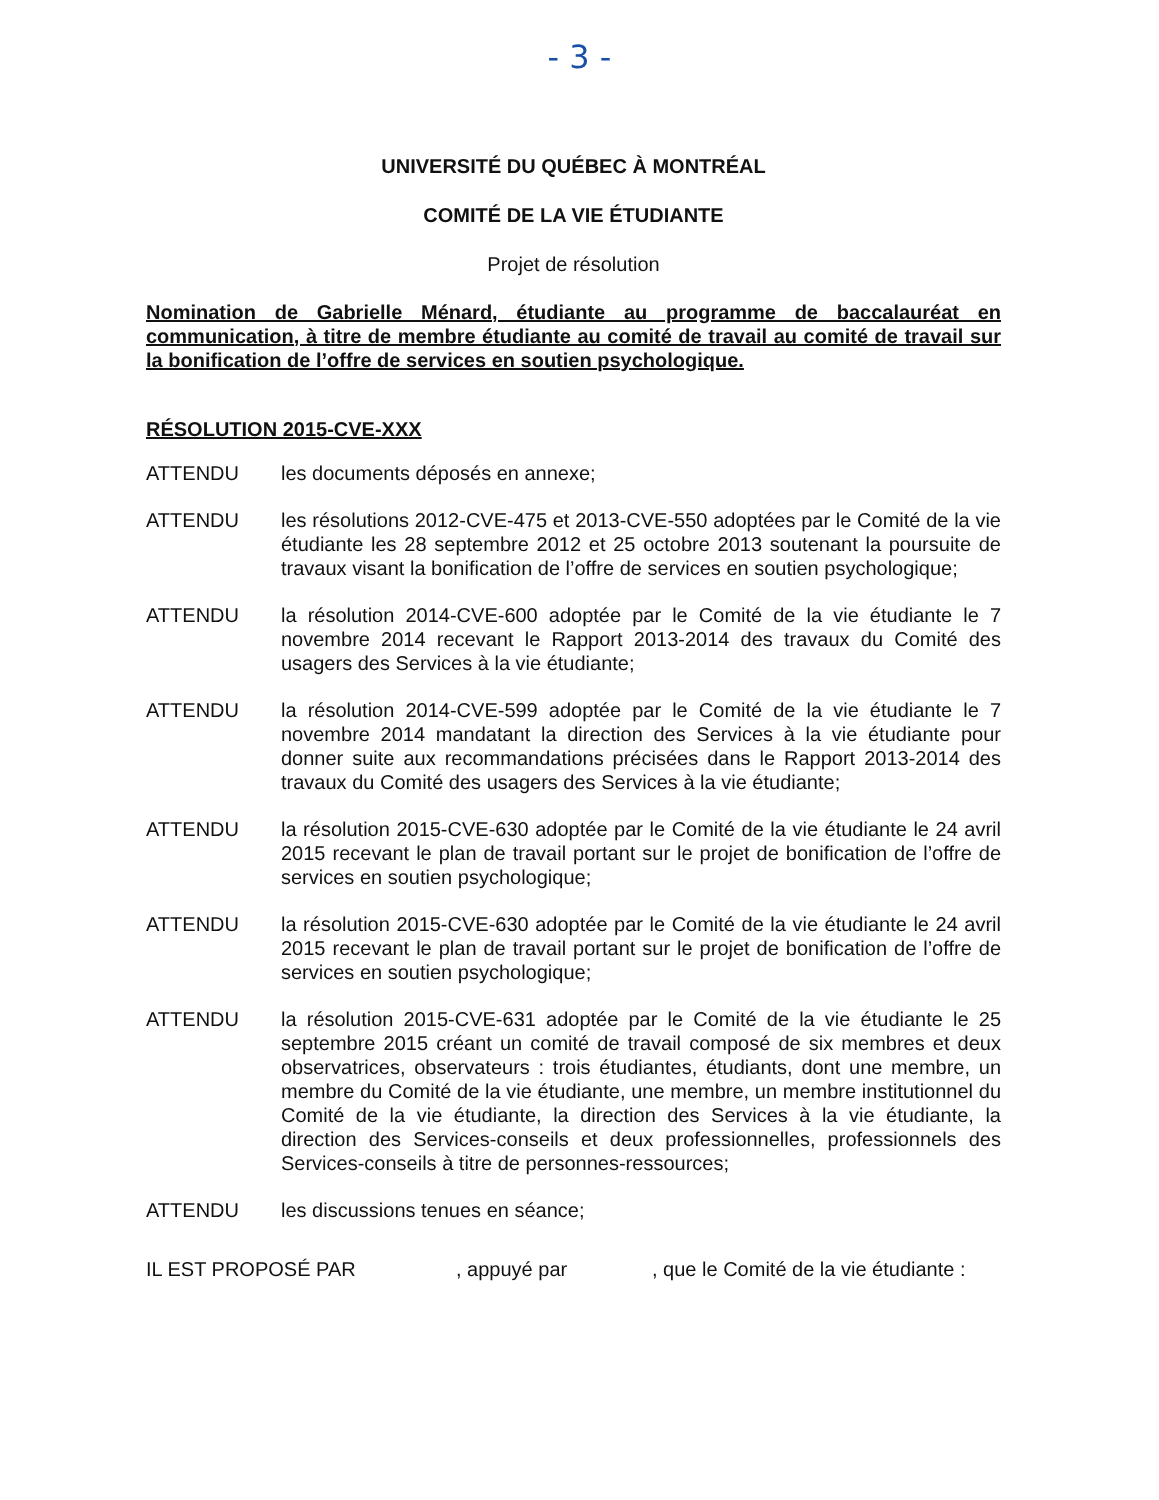- 3 -
UNIVERSITÉ DU QUÉBEC À MONTRÉAL
COMITÉ DE LA VIE ÉTUDIANTE
Projet de résolution
Nomination de Gabrielle Ménard, étudiante au programme de baccalauréat en communication, à titre de membre étudiante au comité de travail au comité de travail sur la bonification de l’offre de services en soutien psychologique.
RÉSOLUTION 2015-CVE-XXX
ATTENDU les documents déposés en annexe;
ATTENDU les résolutions 2012-CVE-475 et 2013-CVE-550 adoptées par le Comité de la vie étudiante les 28 septembre 2012 et 25 octobre 2013 soutenant la poursuite de travaux visant la bonification de l’offre de services en soutien psychologique;
ATTENDU la résolution 2014-CVE-600 adoptée par le Comité de la vie étudiante le 7 novembre 2014 recevant le Rapport 2013-2014 des travaux du Comité des usagers des Services à la vie étudiante;
ATTENDU la résolution 2014-CVE-599 adoptée par le Comité de la vie étudiante le 7 novembre 2014 mandatant la direction des Services à la vie étudiante pour donner suite aux recommandations précisées dans le Rapport 2013-2014 des travaux du Comité des usagers des Services à la vie étudiante;
ATTENDU la résolution 2015-CVE-630 adoptée par le Comité de la vie étudiante le 24 avril 2015 recevant le plan de travail portant sur le projet de bonification de l’offre de services en soutien psychologique;
ATTENDU la résolution 2015-CVE-630 adoptée par le Comité de la vie étudiante le 24 avril 2015 recevant le plan de travail portant sur le projet de bonification de l’offre de services en soutien psychologique;
ATTENDU la résolution 2015-CVE-631 adoptée par le Comité de la vie étudiante le 25 septembre 2015 créant un comité de travail composé de six membres et deux observatrices, observateurs : trois étudiantes, étudiants, dont une membre, un membre du Comité de la vie étudiante, une membre, un membre institutionnel du Comité de la vie étudiante, la direction des Services à la vie étudiante, la direction des Services-conseils et deux professionnelles, professionnels des Services-conseils à titre de personnes-ressources;
ATTENDU les discussions tenues en séance;
IL EST PROPOSÉ PAR , appuyé par , que le Comité de la vie étudiante :